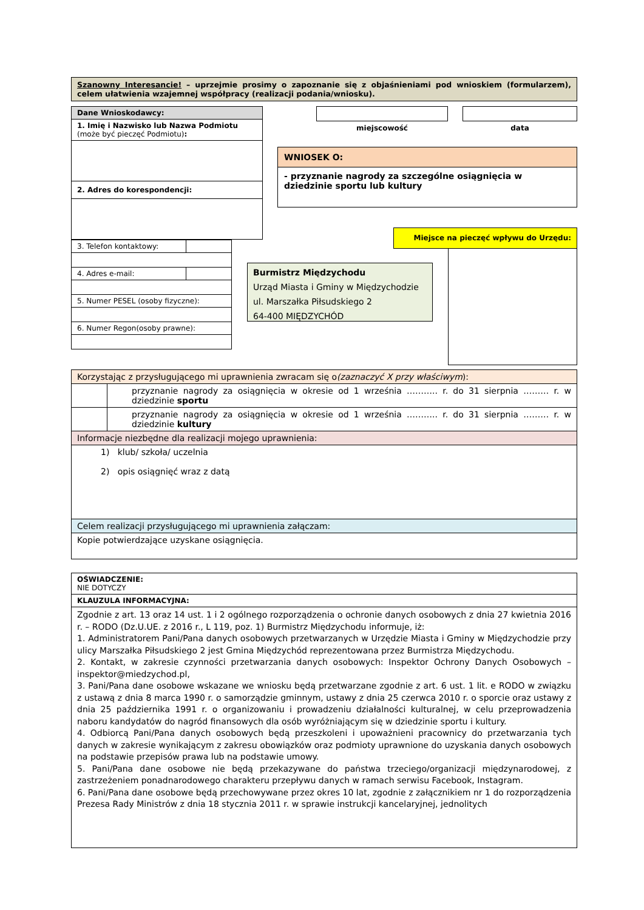Szanowny Interesancie! – uprzejmie prosimy o zapoznanie się z objaśnieniami pod wnioskiem (formularzem), celem ułatwienia wzajemnej współpracy (realizacji podania/wniosku).
| Dane Wnioskodawcy: |
| 1. Imię i Nazwisko lub Nazwa Podmiotu (może być pieczęć Podmiotu) : |
| 2. Adres do korespondencji: |
| 3. Telefon kontaktowy: | |
| 4. Adres e-mail: | |
| 5. Numer PESEL (osoby fizyczne): | |
| 6. Numer Regon(osoby prawne): | |
miejscowość data
WNIOSEK O:
- przyznanie nagrody za szczególne osiągnięcia w dziedzinie sportu lub kultury
Miejsce na pieczęć wpływu do Urzędu:
Burmistrz Międzychodu
Urząd Miasta i Gminy w Międzychodzie
ul. Marszałka Piłsudskiego 2
64-400 MIĘDZYCHÓD
| Korzystając z przysługującego mi uprawnienia zwracam się o (zaznaczyć X przy właściwym ): | |
| | przyznanie nagrody za osiągnięcia w okresie od 1 września ……….. r. do 31 sierpnia ……… r. w dziedzinie sportu |
| | przyznanie nagrody za osiągnięcia w okresie od 1 września ……….. r. do 31 sierpnia ……… r. w dziedzinie kultury |
| Informacje niezbędne dla realizacji mojego uprawnienia: | |
| 1) klub/ szkoła/ uczelnia 2) opis osiągnięć wraz z datą | |
| Celem realizacji przysługującego mi uprawnienia załączam: | |
| Kopie potwierdzające uzyskane osiągnięcia. | |
| OŚWIADCZENIE: NIE DOTYCZY |
| KLAUZULA INFORMACYJNA: |
| Zgodnie z art. 13 oraz 14 ust. 1 i 2 ogólnego rozporządzenia o ochronie danych osobowych z dnia 27 kwietnia 2016 r. – RODO (Dz.U.UE. z 2016 r., L 119, poz. 1) Burmistrz Międzychodu informuje, iż: 1. Administratorem Pani/Pana danych osobowych przetwarzanych w Urzędzie Miasta i Gminy w Międzychodzie przy ulicy Marszałka Piłsudskiego 2 jest Gmina Międzychód reprezentowana przez Burmistrza Międzychodu. 2. Kontakt, w zakresie czynności przetwarzania danych osobowych: Inspektor Ochrony Danych Osobowych – inspektor@miedzychod.pl, 3. Pani/Pana dane osobowe wskazane we wniosku będą przetwarzane zgodnie z art. 6 ust. 1 lit. e RODO w związku z ustawą z dnia 8 marca 1990 r. o samorządzie gminnym, ustawy z dnia 25 czerwca 2010 r. o sporcie oraz ustawy z dnia 25 października 1991 r. o organizowaniu i prowadzeniu działalności kulturalnej, w celu przeprowadzenia naboru kandydatów do nagród finansowych dla osób wyróżniającym się w dziedzinie sportu i kultury. 4. Odbiorcą Pani/Pana danych osobowych będą przeszkoleni i upoważnieni pracownicy do przetwarzania tych danych w zakresie wynikającym z zakresu obowiązków oraz podmioty uprawnione do uzyskania danych osobowych na podstawie przepisów prawa lub na podstawie umowy. 5. Pani/Pana dane osobowe nie będą przekazywane do państwa trzeciego/organizacji międzynarodowej, z zastrzeżeniem ponadnarodowego charakteru przepływu danych w ramach serwisu Facebook, Instagram. 6. Pani/Pana dane osobowe będą przechowywane przez okres 10 lat, zgodnie z załącznikiem nr 1 do rozporządzenia Prezesa Rady Ministrów z dnia 18 stycznia 2011 r. w sprawie instrukcji kancelaryjnej, jednolitych |